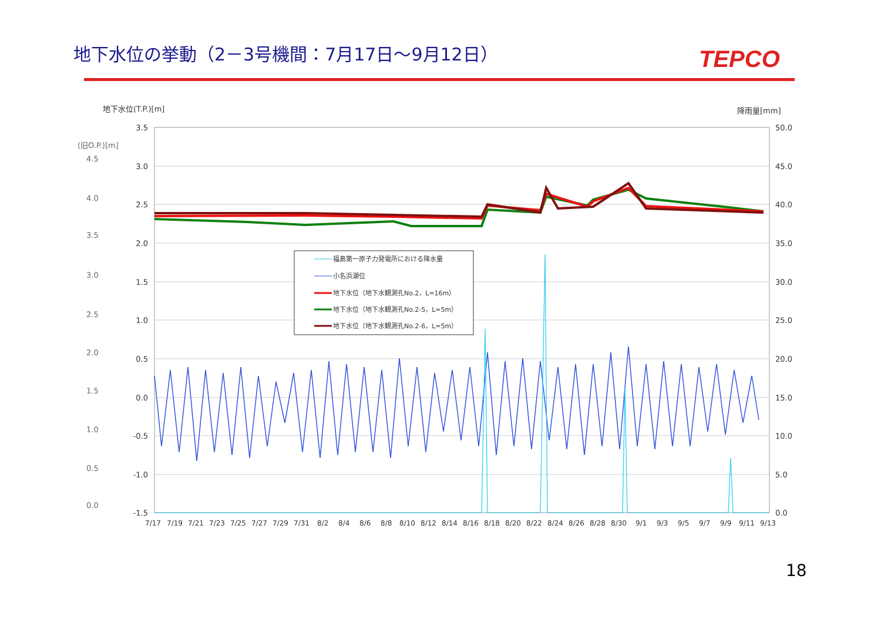地下水位の挙動（2－3号機間：7月17日～9月12日）
TEPCO
地下水位(T.P.)[m]
降雨量[mm]
(旧O.P.)[m]
3.5
3.0
2.5
2.0
1.5
1.0
0.5
0.0
-0.5
-1.0
-1.5
4.5
4.0
3.5
3.0
2.5
2.0
1.5
1.0
0.5
0.0
50.0
45.0
40.0
35.0
30.0
25.0
20.0
15.0
10.0
5.0
0.0
7/17 7/19 7/21 7/23 7/25 7/27 7/29 7/31 8/2 8/4 8/6 8/8 8/10 8/12 8/14 8/16 8/18 8/20 8/22 8/24 8/26 8/28 8/30 9/1 9/3 9/5 9/7 9/9 9/11 9/13
福島第一原子力発電所における降水量
小名浜潮位
地下水位（地下水観測孔No.2，L=16m）
地下水位（地下水観測孔No.2-5，L=5m）
地下水位（地下水観測孔No.2-6，L=5m）
18